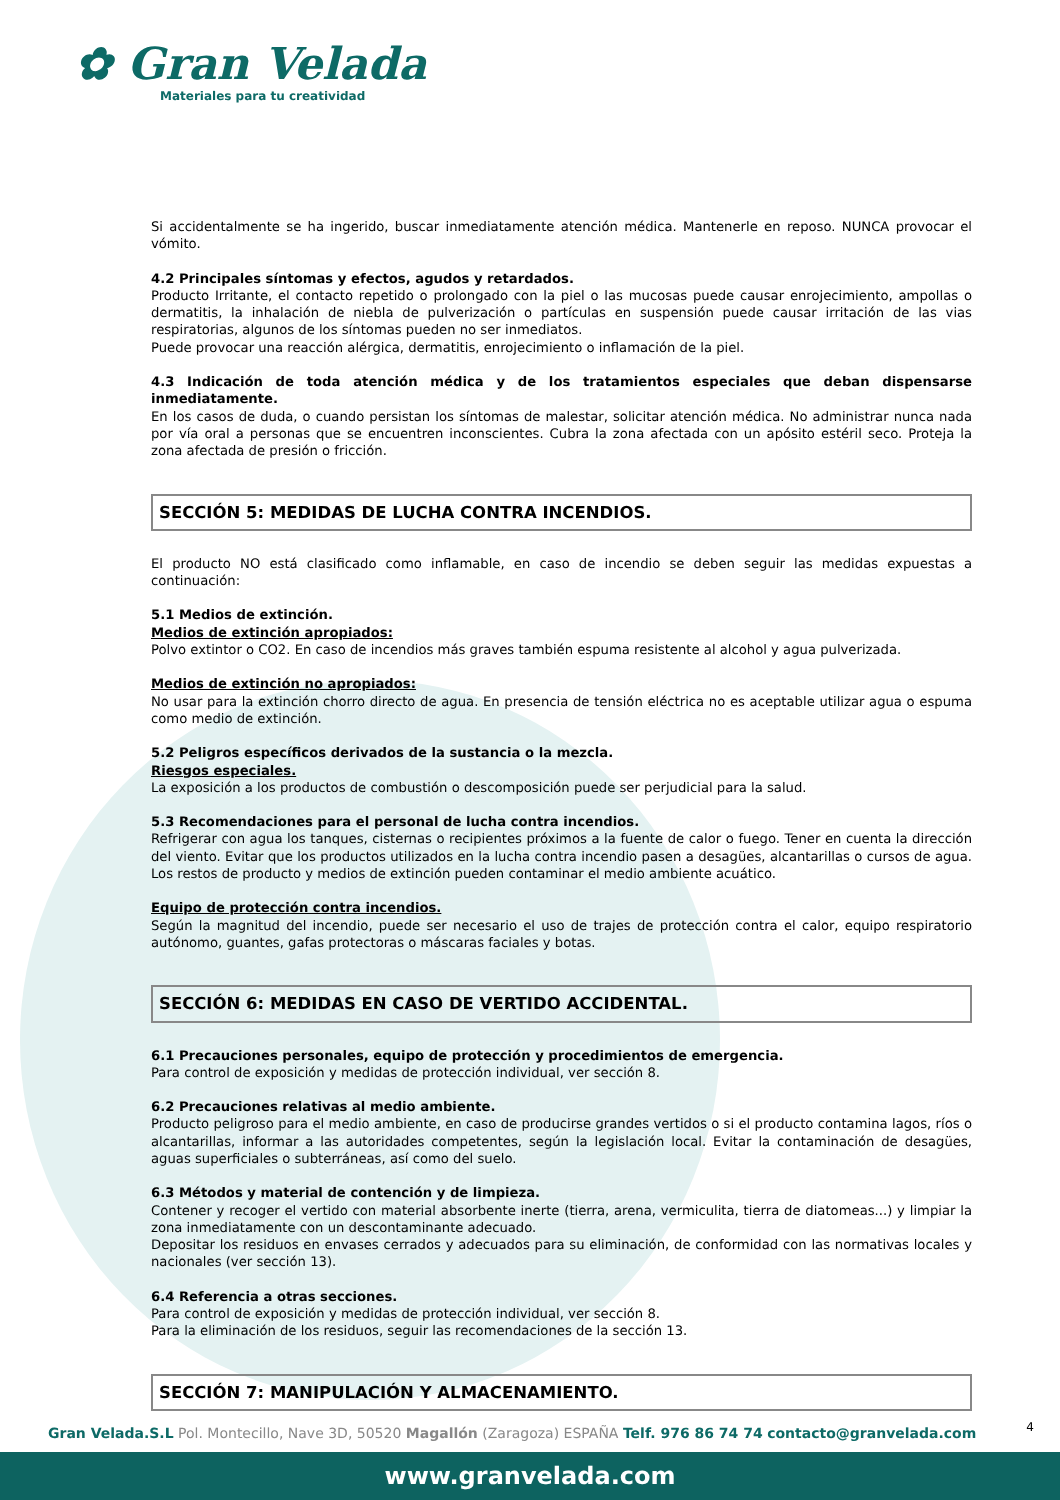✿ Gran Velada
Materiales para tu creatividad
Si accidentalmente se ha ingerido, buscar inmediatamente atención médica. Mantenerle en reposo. NUNCA provocar el vómito.
4.2 Principales síntomas y efectos, agudos y retardados.
Producto Irritante, el contacto repetido o prolongado con la piel o las mucosas puede causar enrojecimiento, ampollas o dermatitis, la inhalación de niebla de pulverización o partículas en suspensión puede causar irritación de las vias respiratorias, algunos de los síntomas pueden no ser inmediatos.
Puede provocar una reacción alérgica, dermatitis, enrojecimiento o inflamación de la piel.
4.3 Indicación de toda atención médica y de los tratamientos especiales que deban dispensarse inmediatamente.
En los casos de duda, o cuando persistan los síntomas de malestar, solicitar atención médica. No administrar nunca nada por vía oral a personas que se encuentren inconscientes. Cubra la zona afectada con un apósito estéril seco. Proteja la zona afectada de presión o fricción.
SECCIÓN 5: MEDIDAS DE LUCHA CONTRA INCENDIOS.
El producto NO está clasificado como inflamable, en caso de incendio se deben seguir las medidas expuestas a continuación:
5.1 Medios de extinción.
Medios de extinción apropiados:
Polvo extintor o CO2. En caso de incendios más graves también espuma resistente al alcohol y agua pulverizada.
Medios de extinción no apropiados:
No usar para la extinción chorro directo de agua. En presencia de tensión eléctrica no es aceptable utilizar agua o espuma como medio de extinción.
5.2 Peligros específicos derivados de la sustancia o la mezcla.
Riesgos especiales.
La exposición a los productos de combustión o descomposición puede ser perjudicial para la salud.
5.3 Recomendaciones para el personal de lucha contra incendios.
Refrigerar con agua los tanques, cisternas o recipientes próximos a la fuente de calor o fuego. Tener en cuenta la dirección del viento. Evitar que los productos utilizados en la lucha contra incendio pasen a desagües, alcantarillas o cursos de agua. Los restos de producto y medios de extinción pueden contaminar el medio ambiente acuático.
Equipo de protección contra incendios.
Según la magnitud del incendio, puede ser necesario el uso de trajes de protección contra el calor, equipo respiratorio autónomo, guantes, gafas protectoras o máscaras faciales y botas.
SECCIÓN 6: MEDIDAS EN CASO DE VERTIDO ACCIDENTAL.
6.1 Precauciones personales, equipo de protección y procedimientos de emergencia.
Para control de exposición y medidas de protección individual, ver sección 8.
6.2 Precauciones relativas al medio ambiente.
Producto peligroso para el medio ambiente, en caso de producirse grandes vertidos o si el producto contamina lagos, ríos o alcantarillas, informar a las autoridades competentes, según la legislación local. Evitar la contaminación de desagües, aguas superficiales o subterráneas, así como del suelo.
6.3 Métodos y material de contención y de limpieza.
Contener y recoger el vertido con material absorbente inerte (tierra, arena, vermiculita, tierra de diatomeas...) y limpiar la zona inmediatamente con un descontaminante adecuado.
Depositar los residuos en envases cerrados y adecuados para su eliminación, de conformidad con las normativas locales y nacionales (ver sección 13).
6.4 Referencia a otras secciones.
Para control de exposición y medidas de protección individual, ver sección 8.
Para la eliminación de los residuos, seguir las recomendaciones de la sección 13.
SECCIÓN 7: MANIPULACIÓN Y ALMACENAMIENTO.
4 Gran Velada.S.L Pol. Montecillo, Nave 3D, 50520 Magallón (Zaragoza) ESPAÑA Telf. 976 86 74 74 contacto@granvelada.com
www.granvelada.com